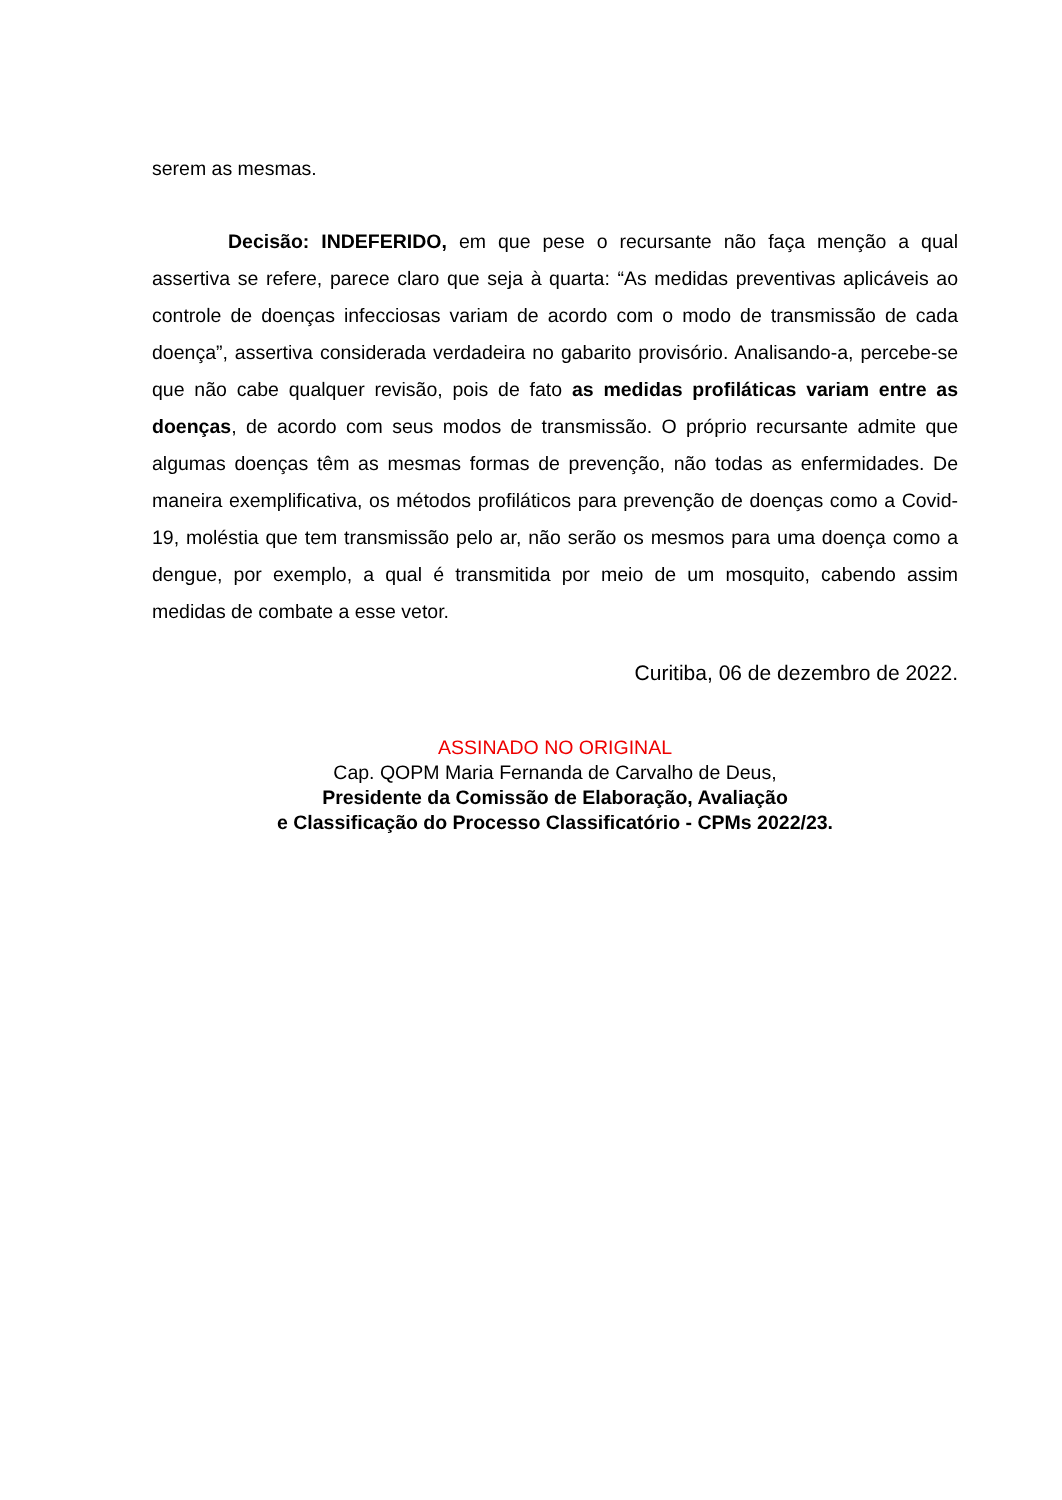serem as mesmas.
Decisão: INDEFERIDO, em que pese o recursante não faça menção a qual assertiva se refere, parece claro que seja à quarta: “As medidas preventivas aplicáveis ao controle de doenças infecciosas variam de acordo com o modo de transmissão de cada doença”, assertiva considerada verdadeira no gabarito provisório. Analisando-a, percebe-se que não cabe qualquer revisão, pois de fato as medidas profiláticas variam entre as doenças, de acordo com seus modos de transmissão. O próprio recursante admite que algumas doenças têm as mesmas formas de prevenção, não todas as enfermidades. De maneira exemplificativa, os métodos profiláticos para prevenção de doenças como a Covid-19, moléstia que tem transmissão pelo ar, não serão os mesmos para uma doença como a dengue, por exemplo, a qual é transmitida por meio de um mosquito, cabendo assim medidas de combate a esse vetor.
Curitiba, 06 de dezembro de 2022.
ASSINADO NO ORIGINAL
Cap. QOPM Maria Fernanda de Carvalho de Deus,
Presidente da Comissão de Elaboração, Avaliação
e Classificação do Processo Classificatório - CPMs 2022/23.